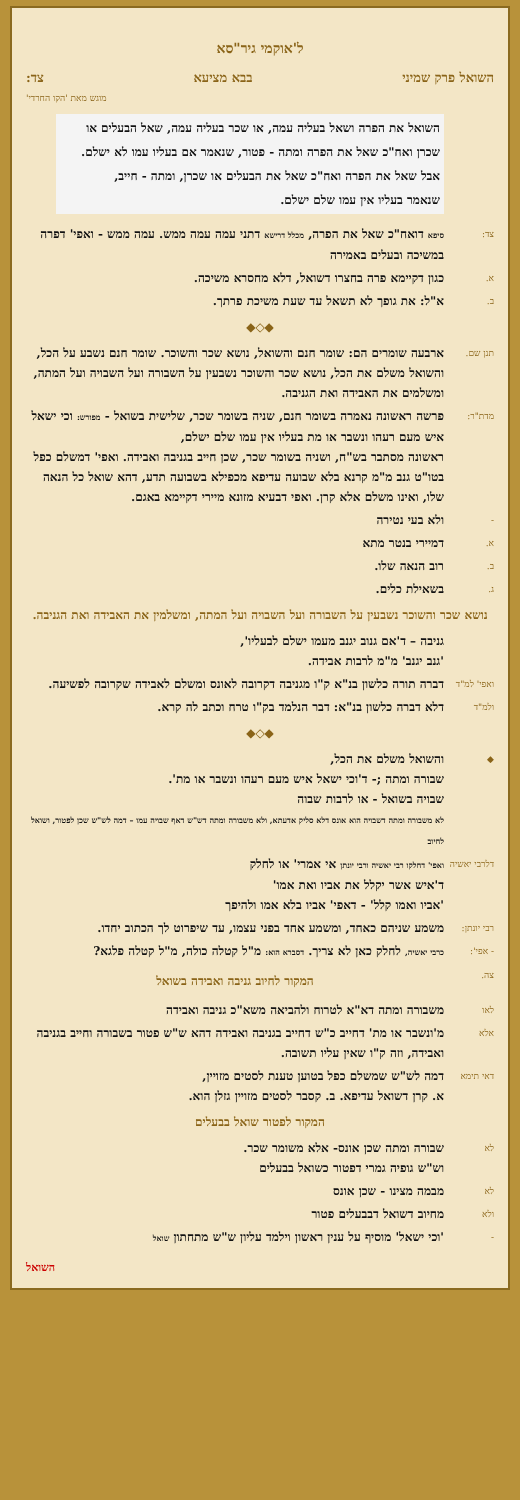ל'אוקמי גיר"סא
השואל פרק שמיני בבא מציעא צד:
מוגש מאת 'הקו החרדי'
השואל את הפרה ושאל בעליה עמה, או שכר בעליה עמה, שאל הבעלים או שכרן ואח"כ שאל את הפרה ומתה - פטור, שנאמר אם בעליו עמו לא ישלם.
אבל שאל את הפרה ואח"כ שאל את הבעלים או שכרן, ומתה - חייב,
שנאמר בעליו אין עמו שלם ישלם.
צד: סיפא דואח"כ שאל את הפרה, מכלל דרישא דתני עמה עמה ממש. עמה ממש - ואפי' דפרה במשיכה ובעלים באמירה
א.
כגון דקיימא פרה בחצרו דשואל, דלא מחסרא משיכה.
ב.
א"ל: את גופך לא תשאל עד שעת משיכת פרתך.
◆◇◆
תנן שם.
ארבעה שומרים הם: שומר חנם והשואל, נושא שכר והשוכר. שומר חנם נשבע על הכל, והשואל משלם את הכל, נושא שכר והשוכר נשבעין על השבורה ועל השבויה ועל המתה, ומשלמים את האבידה ואת הגניבה.
מדת"ר:
פרשה ראשונה נאמרה בשומר חנם, שניה בשומר שכר, שלישית בשואל - מפורש: וכי ישאל איש מעם רעהו ונשבר או מת בעליו אין עמו שלם ישלם,
ראשונה מסתבר בש"ח, ושניה בשומר שכר, שכן חייב בגניבה ואבידה. ואפי' דמשלם כפל בטו"ט גנב מ"מ קרנא בלא שבועה עדיפא מכפילא בשבועה תדע, דהא שואל כל הנאה שלו, ואינו משלם אלא קרן. ואפי דבעיא מזונא מיירי דקיימא באגם.
-
ולא בעי נטירה
א.
דמיירי בנטר מתא
ב.
רוב הנאה שלו.
ג.
בשאילת כלים.
נושא שכר והשוכר נשבעין על השבורה ועל השבויה ועל המתה, ומשלמין את האבידה ואת הגניבה.
גניבה – ד'אם גנוב יגנב מעמו ישלם לבעליו',
'גנב יגנב' מ"מ לרבות אבידה.
ואפי' למ"ד
דברה תורה כלשון בנ"א ק"ו מגניבה דקרובה לאונס ומשלם לאבידה שקרובה לפשיעה.
ולמ"ד
דלא דברה כלשון בנ"א: דבר הנלמד בק"ו טרח וכתב לה קרא.
◆◇◆
◆
והשואל משלם את הכל,
שבורה ומתה ;- ד'וכי ישאל איש מעם רעהו ונשבר או מת'.
שבויה בשואל - או לרבות שבוה
לא משבורה ומתה דשבויה הוא אונס דלא סליק אדעתא, ולא משבורה ומתה דש"ש דאף שבויה עמו – דמה לש"ש שכן לפטור, ושואל לחיוב
דלרבי יאשיה
ואפי' דחלקו רבי יאשיה ורבי יונתן אי אמרי' או לחלק
ד'איש אשר יקלל את אביו ואת אמו'
'אביו ואמו קלל' - דאפי' אביו בלא אמו ולהיפך
רבי יונתן:
משמע שניהם כאחד, ומשמע אחד בפני עצמו, עד שיפרוט לך הכתוב יחדו.
- אפי': כרבי יאשיה, לחלק כאן לא צריך. דסברא הוא: מ"ל קטלה כולה, מ"ל קטלה פלגא?
צה.
המקור לחיוב גניבה ואבידה בשואל
לאו
משבורה ומתה דא"א לטרוח ולהביאה משא"כ גניבה ואבידה
אלא
מ'ונשבר או מת' דחייב כ"ש דחייב בגניבה ואבידה דהא ש"ש פטור בשבורה וחייב בגניבה ואבידה, וזה ק"ו שאין עליו תשובה.
דאי תימא
דמה לש"ש שמשלם כפל בטוען טענת לסטים מזויין,
א. קרן דשואל עדיפא. ב. קסבר לסטים מזויין גזלן הוא.
המקור לפטור שואל בבעלים
לא
שבורה ומתה שכן אונס- אלא משומר שכר.
וש"ש גופיה גמרי דפטור כשואל בבעלים
לא
מבמה מצינו - שכן אונס
ולא
מחיוב דשואל דבבעלים פטור
-
'וכי ישאל' מוסיף על ענין ראשון וילמד עליון ש"ש מתחתון שואל
השואל